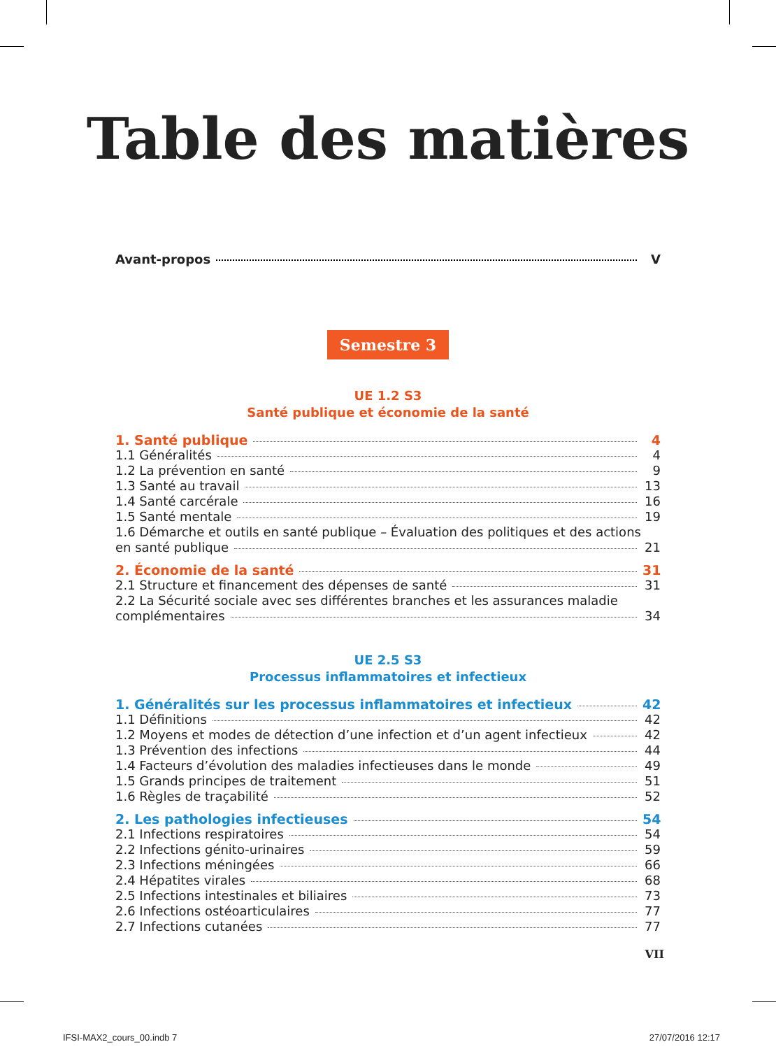Table des matières
Avant-propos V
Semestre 3
UE 1.2 S3
Santé publique et économie de la santé
1. Santé publique 4
1.1 Généralités 4
1.2 La prévention en santé 9
1.3 Santé au travail 13
1.4 Santé carcérale 16
1.5 Santé mentale 19
1.6 Démarche et outils en santé publique – Évaluation des politiques et des actions
en santé publique 21
2. Économie de la santé 31
2.1 Structure et financement des dépenses de santé 31
2.2 La Sécurité sociale avec ses différentes branches et les assurances maladie
complémentaires 34
UE 2.5 S3
Processus inflammatoires et infectieux
1. Généralités sur les processus inflammatoires et infectieux 42
1.1 Définitions 42
1.2 Moyens et modes de détection d’une infection et d’un agent infectieux 42
1.3 Prévention des infections 44
1.4 Facteurs d’évolution des maladies infectieuses dans le monde 49
1.5 Grands principes de traitement 51
1.6 Règles de traçabilité 52
2. Les pathologies infectieuses 54
2.1 Infections respiratoires 54
2.2 Infections génito-urinaires 59
2.3 Infections méningées 66
2.4 Hépatites virales 68
2.5 Infections intestinales et biliaires 73
2.6 Infections ostéoarticulaires 77
2.7 Infections cutanées 77
VII
IFSI-MAX2_cours_00.indb 7 27/07/2016 12:17